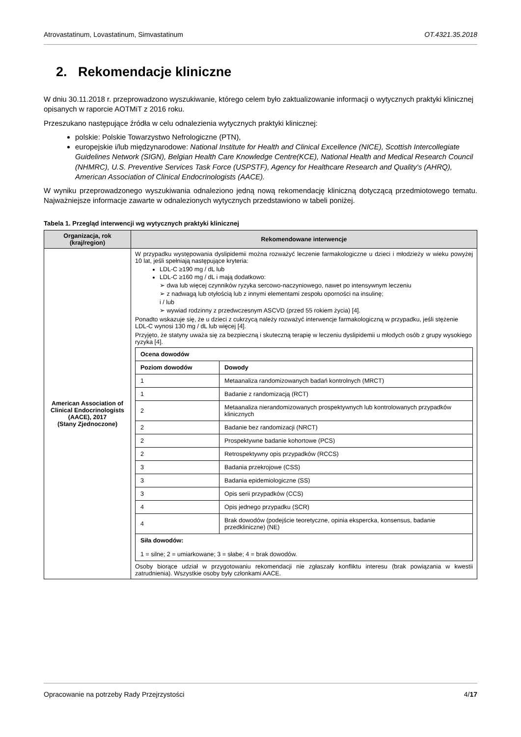Atrovastatinum, Lovastatinum, Simvastatinum OT.4321.35.2018
2. Rekomendacje kliniczne
W dniu 30.11.2018 r. przeprowadzono wyszukiwanie, którego celem było zaktualizowanie informacji o wytycznych praktyki klinicznej opisanych w raporcie AOTMiT z 2016 roku.
Przeszukano następujące źródła w celu odnalezienia wytycznych praktyki klinicznej:
polskie: Polskie Towarzystwo Nefrologiczne (PTN),
europejskie i/lub międzynarodowe: National Institute for Health and Clinical Excellence (NICE), Scottish Intercollegiate Guidelines Network (SIGN), Belgian Health Care Knowledge Centre(KCE), National Health and Medical Research Council (NHMRC), U.S. Preventive Services Task Force (USPSTF), Agency for Healthcare Research and Quality's (AHRQ), American Association of Clinical Endocrinologists (AACE).
W wyniku przeprowadzonego wyszukiwania odnaleziono jedną nową rekomendację kliniczną dotyczącą przedmiotowego tematu. Najważniejsze informacje zawarte w odnalezionych wytycznych przedstawiono w tabeli poniżej.
Tabela 1. Przegląd interwencji wg wytycznych praktyki klinicznej
| Organizacja, rok (kraj/region) | Rekomendowane interwencje |
| --- | --- |
| American Association of Clinical Endocrinologists (AACE), 2017 (Stany Zjednoczone) | W przypadku występowania dyslipidemii można rozważyć leczenie farmakologiczne u dzieci i młodzieży w wieku powyżej 10 lat, jeśli spełniają następujące kryteria: LDL-C ≥190 mg / dL lub LDL-C ≥160 mg / dL i mają dodatkowo: ➢ dwa lub więcej czynników ryzyka sercowo-naczyniowego, nawet po intensywnym leczeniu ➢ z nadwagą lub otyłością lub z innymi elementami zespołu oporności na insulinę; i / lub ➢ wywiad rodzinny z przedwczesnym ASCVD (przed 55 rokiem życia) [4]. Ponadto wskazuje się, że u dzieci z cukrzycą należy rozważyć interwencje farmakologiczną w przypadku, jeśli stężenie LDL-C wynosi 130 mg / dL lub więcej [4]. Przyjęto, że statyny uważa się za bezpieczną i skuteczną terapię w leczeniu dyslipidemii u młodych osób z grupy wysokiego ryzyka [4]. / Ocena dowodów / / / Poziom dowodów / Dowody / / 1 / Metaanaliza randomizowanych badań kontrolnych (MRCT) / / 1 / Badanie z randomizacją (RCT) / / 2 / Metaanaliza nierandomizowanych prospektywnych lub kontrolowanych przypadków klinicznych / / 2 / Badanie bez randomizacji (NRCT) / / 2 / Prospektywne badanie kohortowe (PCS) / / 2 / Retrospektywny opis przypadków (RCCS) / / 3 / Badania przekrojowe (CSS) / / 3 / Badania epidemiologiczne (SS) / / 3 / Opis serii przypadków (CCS) / / 4 / Opis jednego przypadku (SCR) / / 4 / Brak dowodów (podejście teoretyczne, opinia ekspercka, konsensus, badanie przedkliniczne) (NE) / / Siła dowodów: 1 = silne; 2 = umiarkowane; 3 = słabe; 4 = brak dowodów. / / Osoby biorące udział w przygotowaniu rekomendacji nie zgłaszały konfliktu interesu (brak powiązania w kwestii zatrudnienia). Wszystkie osoby były członkami AACE. |
Opracowanie na potrzeby Rady Przejrzystości 4/17